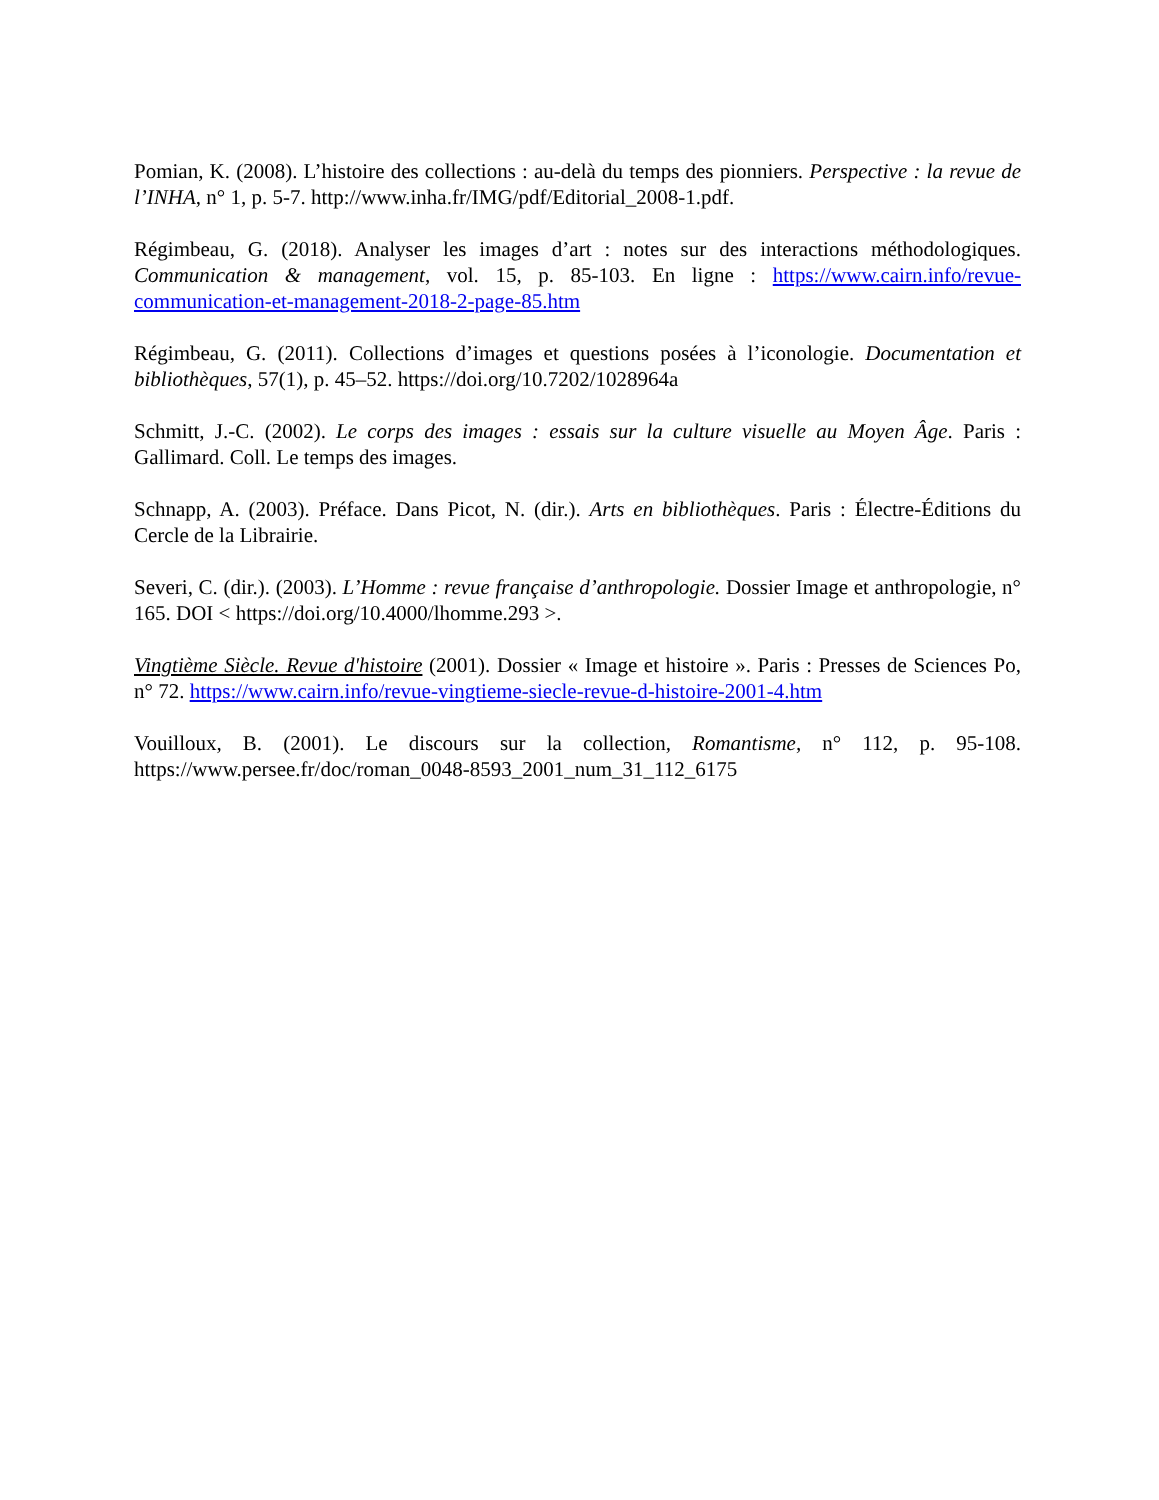Pomian, K. (2008). L’histoire des collections : au-delà du temps des pionniers. Perspective : la revue de l’INHA, n° 1, p. 5-7. http://www.inha.fr/IMG/pdf/Editorial_2008-1.pdf.
Régimbeau, G. (2018). Analyser les images d’art : notes sur des interactions méthodologiques. Communication & management, vol. 15, p. 85-103. En ligne : https://www.cairn.info/revue-communication-et-management-2018-2-page-85.htm
Régimbeau, G. (2011). Collections d’images et questions posées à l’iconologie. Documentation et bibliothèques, 57(1), p. 45–52. https://doi.org/10.7202/1028964a
Schmitt, J.-C. (2002). Le corps des images : essais sur la culture visuelle au Moyen Âge. Paris : Gallimard. Coll. Le temps des images.
Schnapp, A. (2003). Préface. Dans Picot, N. (dir.). Arts en bibliothèques. Paris : Électre-Éditions du Cercle de la Librairie.
Severi, C. (dir.). (2003). L’Homme : revue française d’anthropologie. Dossier Image et anthropologie, n° 165. DOI < https://doi.org/10.4000/lhomme.293 >.
Vingtième Siècle. Revue d'histoire (2001). Dossier « Image et histoire ». Paris : Presses de Sciences Po, n° 72. https://www.cairn.info/revue-vingtieme-siecle-revue-d-histoire-2001-4.htm
Vouilloux, B. (2001). Le discours sur la collection, Romantisme, n° 112, p. 95-108. https://www.persee.fr/doc/roman_0048-8593_2001_num_31_112_6175